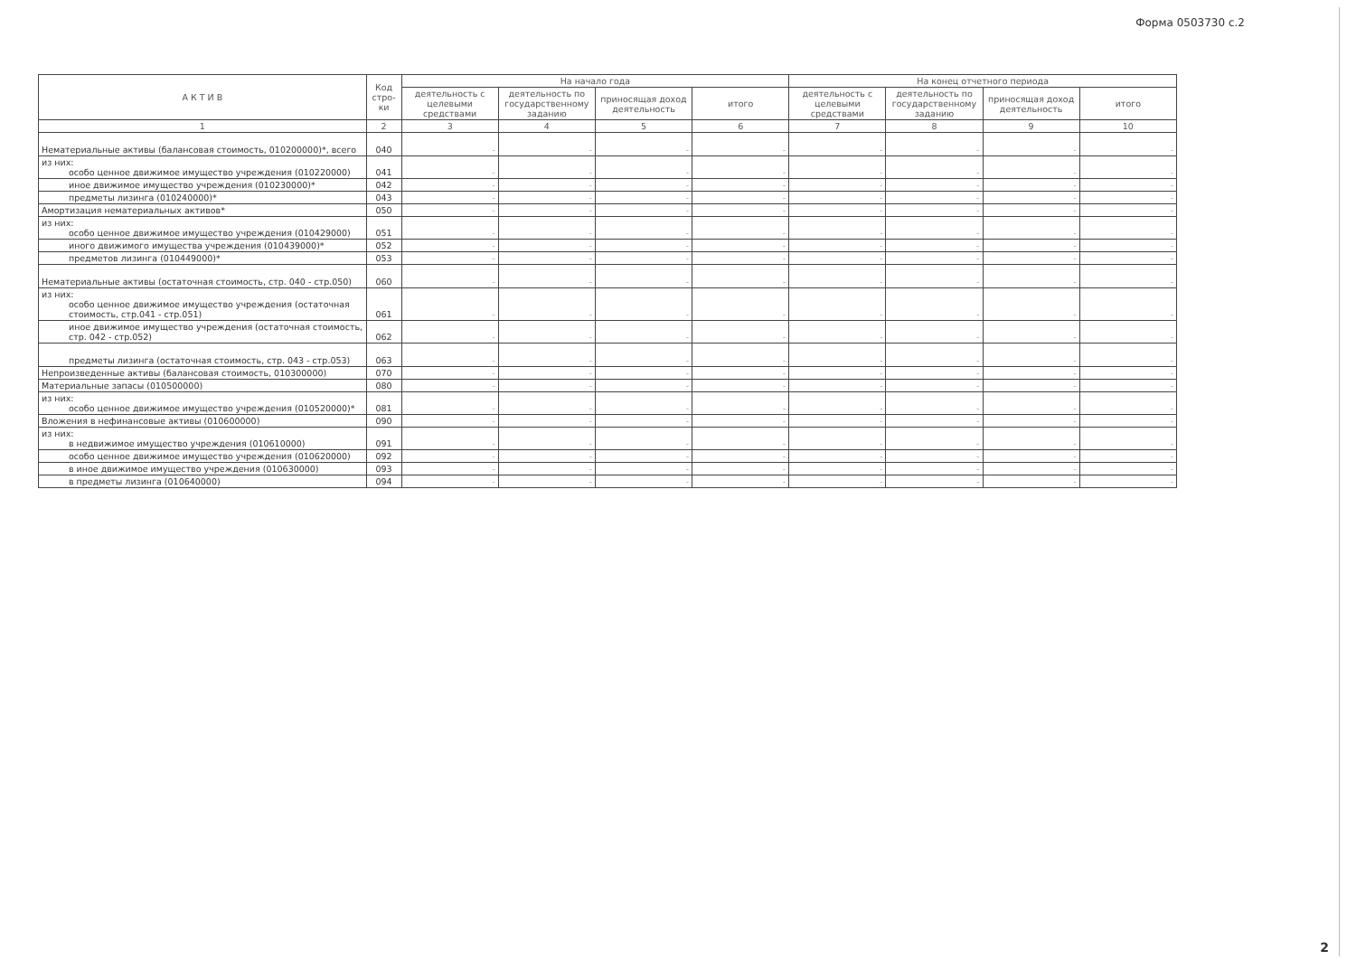Форма 0503730 с.2
| А К Т И В | Код стро-ки | На начало года | | | | На конец отчетного периода | | | |
| --- | --- | --- | --- | --- | --- | --- | --- | --- | --- |
| | | деятельность с целевыми средствами | деятельность по государственному заданию | приносящая доход деятельность | итого | деятельность с целевыми средствами | деятельность по государственному заданию | приносящая доход деятельность | итого |
| 1 | 2 | 3 | 4 | 5 | 6 | 7 | 8 | 9 | 10 |
| Нематериальные активы (балансовая стоимость, 010200000)*, всего | 040 | - | - | - | - | - | - | - | - |
| из них: особо ценное движимое имущество учреждения (010220000) | 041 | - | - | - | - | - | - | - | - |
| иное движимое имущество учреждения (010230000)* | 042 | - | - | - | - | - | - | - | - |
| предметы лизинга (010240000)* | 043 | - | - | - | - | - | - | - | - |
| Амортизация нематериальных активов* | 050 | - | - | - | - | - | - | - | - |
| из них: особо ценное движимое имущество учреждения (010429000) | 051 | - | - | - | - | - | - | - | - |
| иного движимого имущества учреждения (010439000)* | 052 | - | - | - | - | - | - | - | - |
| предметов лизинга (010449000)* | 053 | - | - | - | - | - | - | - | - |
| Нематериальные активы (остаточная стоимость, стр. 040 - стр.050) | 060 | - | - | - | - | - | - | - | - |
| из них: особо ценное движимое имущество учреждения (остаточная стоимость, стр.041 - стр.051) | 061 | - | - | - | - | - | - | - | - |
| иное движимое имущество учреждения (остаточная стоимость, стр. 042 - стр.052) | 062 | - | - | - | - | - | - | - | - |
| предметы лизинга (остаточная стоимость, стр. 043 - стр.053) | 063 | - | - | - | - | - | - | - | - |
| Непроизведенные активы (балансовая стоимость, 010300000) | 070 | - | - | - | - | - | - | - | - |
| Материальные запасы (010500000) | 080 | - | - | - | - | - | - | - | - |
| из них: особо ценное движимое имущество учреждения (010520000)* | 081 | - | - | - | - | - | - | - | - |
| Вложения в нефинансовые активы (010600000) | 090 | - | - | - | - | - | - | - | - |
| из них: в недвижимое имущество учреждения (010610000) | 091 | - | - | - | - | - | - | - | - |
| особо ценное движимое имущество учреждения (010620000) | 092 | - | - | - | - | - | - | - | - |
| в иное движимое имущество учреждения (010630000) | 093 | - | - | - | - | - | - | - | - |
| в предметы лизинга (010640000) | 094 | - | - | - | - | - | - | - | - |
2